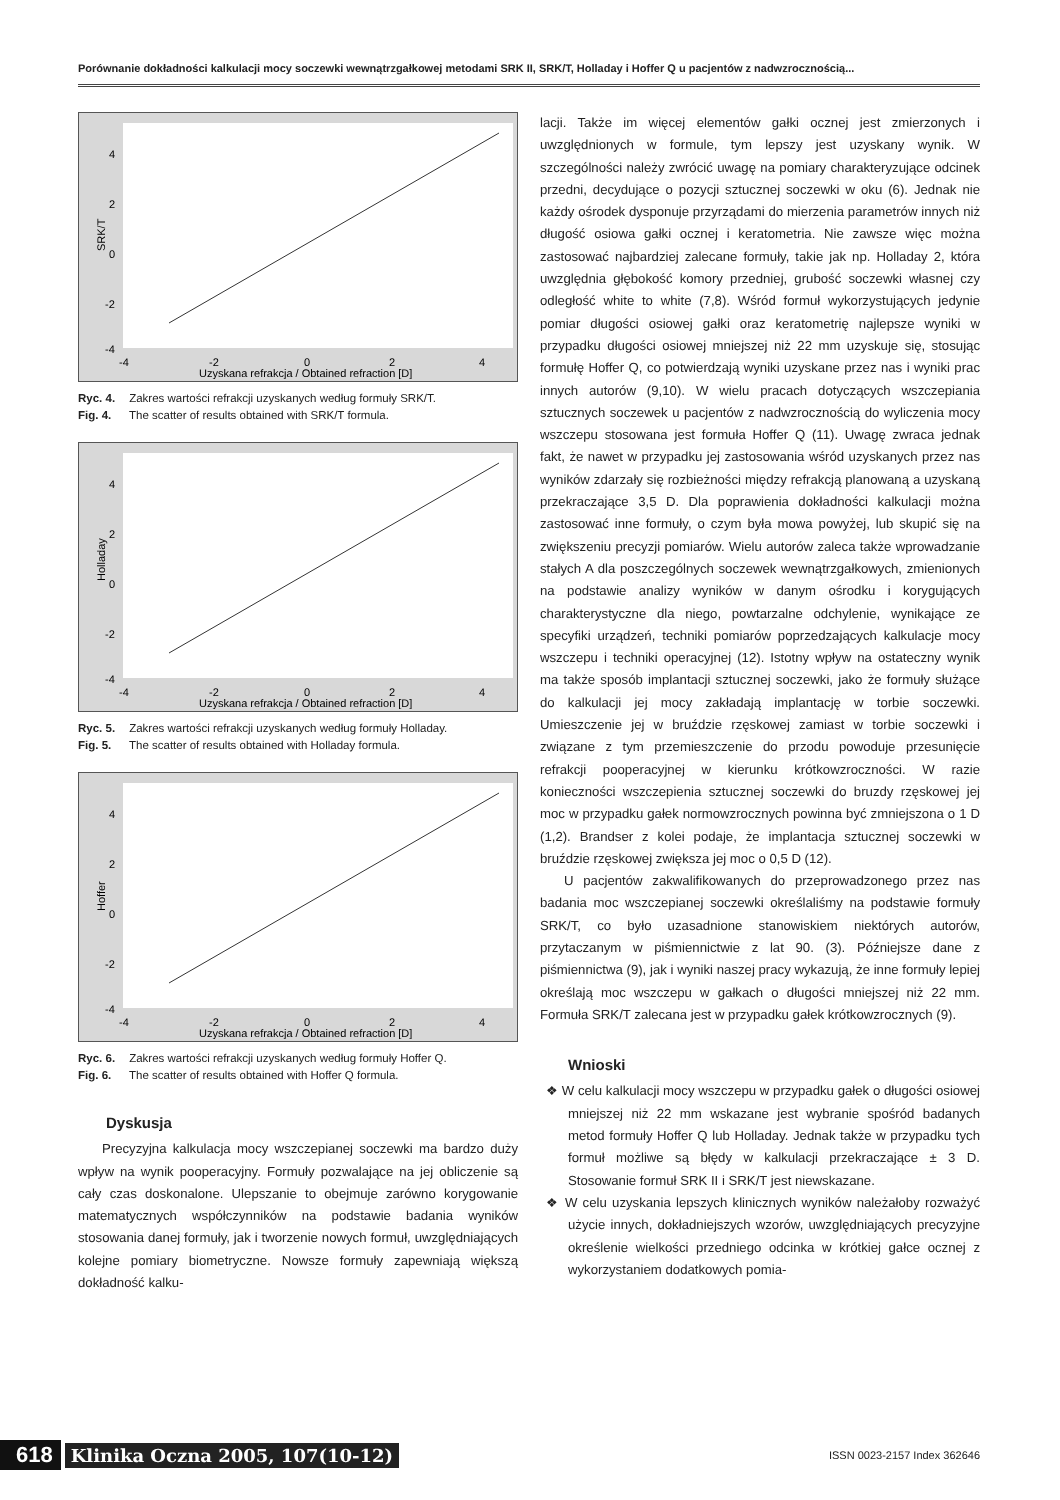Porównanie dokładności kalkulacji mocy soczewki wewnątrzgałkowej metodami SRK II, SRK/T, Holladay i Hoffer Q u pacjentów z nadwzrocznością...
SRK/T
4
2
0
-2
-4
-4
-2
0
2
4
Uzyskana refrakcja / Obtained refraction [D]
Ryc. 4. Zakres wartości refrakcji uzyskanych według formuły SRK/T.
Fig. 4. The scatter of results obtained with SRK/T formula.
Holladay
4
2
0
-2
-4
-4
-2
0
2
4
Uzyskana refrakcja / Obtained refraction [D]
Ryc. 5. Zakres wartości refrakcji uzyskanych według formuły Holladay.
Fig. 5. The scatter of results obtained with Holladay formula.
Hoffer
4
2
0
-2
-4
-4
-2
0
2
4
Uzyskana refrakcja / Obtained refraction [D]
Ryc. 6. Zakres wartości refrakcji uzyskanych według formuły Hoffer Q.
Fig. 6. The scatter of results obtained with Hoffer Q formula.
Dyskusja
Precyzyjna kalkulacja mocy wszczepianej soczewki ma bardzo duży wpływ na wynik pooperacyjny. Formuły pozwalające na jej obliczenie są cały czas doskonalone. Ulepszanie to obejmuje zarówno korygowanie matematycznych współczynników na podstawie badania wyników stosowania danej formuły, jak i tworzenie nowych formuł, uwzględniających kolejne pomiary biometryczne. Nowsze formuły zapewniają większą dokładność kalku-
lacji. Także im więcej elementów gałki ocznej jest zmierzonych i uwzględnionych w formule, tym lepszy jest uzyskany wynik. W szczególności należy zwrócić uwagę na pomiary charakteryzujące odcinek przedni, decydujące o pozycji sztucznej soczewki w oku (6). Jednak nie każdy ośrodek dysponuje przyrządami do mierzenia parametrów innych niż długość osiowa gałki ocznej i keratometria. Nie zawsze więc można zastosować najbardziej zalecane formuły, takie jak np. Holladay 2, która uwzględnia głębokość komory przedniej, grubość soczewki własnej czy odległość white to white (7,8). Wśród formuł wykorzystujących jedynie pomiar długości osiowej gałki oraz keratometrię najlepsze wyniki w przypadku długości osiowej mniejszej niż 22 mm uzyskuje się, stosując formułę Hoffer Q, co potwierdzają wyniki uzyskane przez nas i wyniki prac innych autorów (9,10). W wielu pracach dotyczących wszczepiania sztucznych soczewek u pacjentów z nadwzrocznością do wyliczenia mocy wszczepu stosowana jest formuła Hoffer Q (11). Uwagę zwraca jednak fakt, że nawet w przypadku jej zastosowania wśród uzyskanych przez nas wyników zdarzały się rozbieżności między refrakcją planowaną a uzyskaną przekraczające 3,5 D. Dla poprawienia dokładności kalkulacji można zastosować inne formuły, o czym była mowa powyżej, lub skupić się na zwiększeniu precyzji pomiarów. Wielu autorów zaleca także wprowadzanie stałych A dla poszczególnych soczewek wewnątrzgałkowych, zmienionych na podstawie analizy wyników w danym ośrodku i korygujących charakterystyczne dla niego, powtarzalne odchylenie, wynikające ze specyfiki urządzeń, techniki pomiarów poprzedzających kalkulacje mocy wszczepu i techniki operacyjnej (12). Istotny wpływ na ostateczny wynik ma także sposób implantacji sztucznej soczewki, jako że formuły służące do kalkulacji jej mocy zakładają implantację w torbie soczewki. Umieszczenie jej w bruździe rzęskowej zamiast w torbie soczewki i związane z tym przemieszczenie do przodu powoduje przesunięcie refrakcji pooperacyjnej w kierunku krótkowzroczności. W razie konieczności wszczepienia sztucznej soczewki do bruzdy rzęskowej jej moc w przypadku gałek normowzrocznych powinna być zmniejszona o 1 D (1,2). Brandser z kolei podaje, że implantacja sztucznej soczewki w bruździe rzęskowej zwiększa jej moc o 0,5 D (12).
U pacjentów zakwalifikowanych do przeprowadzonego przez nas badania moc wszczepianej soczewki określaliśmy na podstawie formuły SRK/T, co było uzasadnione stanowiskiem niektórych autorów, przytaczanym w piśmiennictwie z lat 90. (3). Późniejsze dane z piśmiennictwa (9), jak i wyniki naszej pracy wykazują, że inne formuły lepiej określają moc wszczepu w gałkach o długości mniejszej niż 22 mm. Formuła SRK/T zalecana jest w przypadku gałek krótkowzrocznych (9).
Wnioski
❖ W celu kalkulacji mocy wszczepu w przypadku gałek o długości osiowej mniejszej niż 22 mm wskazane jest wybranie spośród badanych metod formuły Hoffer Q lub Holladay. Jednak także w przypadku tych formuł możliwe są błędy w kalkulacji przekraczające ± 3 D. Stosowanie formuł SRK II i SRK/T jest niewskazane.
❖ W celu uzyskania lepszych klinicznych wyników należałoby rozważyć użycie innych, dokładniejszych wzorów, uwzględniających precyzyjne określenie wielkości przedniego odcinka w krótkiej gałce ocznej z wykorzystaniem dodatkowych pomia-
618 Klinika Oczna 2005, 107(10-12) ISSN 0023-2157 Index 362646